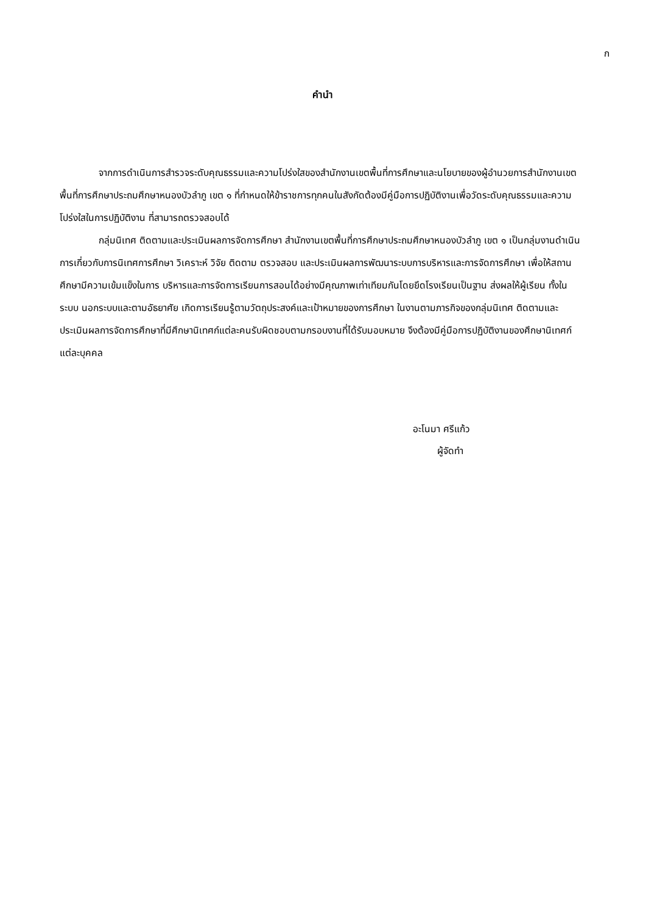ก
คำนำ
จากการดำเนินการสำรวจระดับคุณธรรมและความโปร่งใสของสำนักงานเขตพื้นที่การศึกษาและนโยบายของผู้อำนวยการสำนักงานเขตพื้นที่การศึกษาประถมศึกษาหนองบัวลำภู เขต ๑ ที่กำหนดให้ข้าราชการทุกคนในสังกัดต้องมีคู่มือการปฏิบัติงานเพื่อวัดระดับคุณธรรมและความโปร่งใสในการปฏิบัติงาน ที่สามารถตรวจสอบได้
กลุ่มนิเทศ ติดตามและประเมินผลการจัดการศึกษา สำนักงานเขตพื้นที่การศึกษาประถมศึกษาหนองบัวลำภู เขต ๑ เป็นกลุ่มงานดำเนินการเกี่ยวกับการนิเทศการศึกษา วิเคราะห์ วิจัย ติดตาม ตรวจสอบ และประเมินผลการพัฒนาระบบการบริหารและการจัดการศึกษา เพื่อให้สถานศึกษามีความเข้มแข็งในการ บริหารและการจัดการเรียนการสอนได้อย่างมีคุณภาพเท่าเทียมกันโดยยึดโรงเรียนเป็นฐาน ส่งผลให้ผู้เรียน ทั้งในระบบ นอกระบบและตามอัธยาศัย เกิดการเรียนรู้ตามวัตถุประสงค์และเป้าหมายของการศึกษา ในงานตามภารกิจของกลุ่มนิเทศ ติดตามและประเมินผลการจัดการศึกษาที่มีศึกษานิเทศก์แต่ละคนรับผิดชอบตามกรอบงานที่ได้รับมอบหมาย จึงต้องมีคู่มือการปฏิบัติงานของศึกษานิเทศก์แต่ละบุคคล
อะโนมา ศรีแก้ว
ผู้จัดทำ